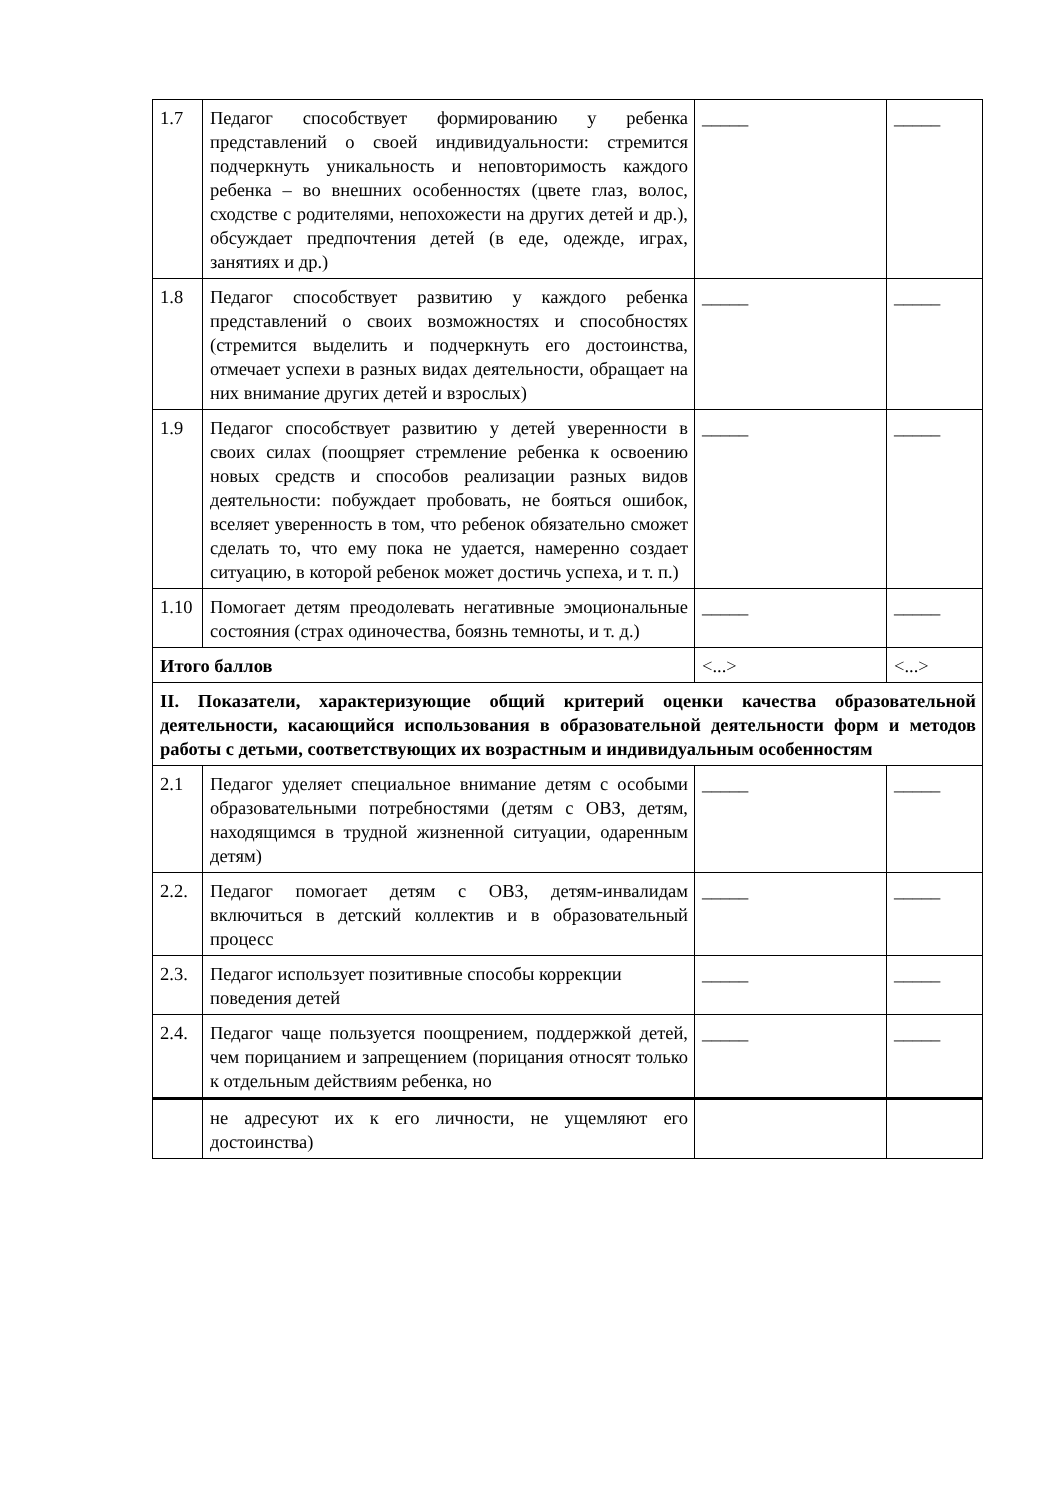| 1.7 | Педагог способствует формированию у ребенка представлений о своей индивидуальности: стремится подчеркнуть уникальность и неповторимость каждого ребенка – во внешних особенностях (цвете глаз, волос, сходстве с родителями, непохожести на других детей и др.), обсуждает предпочтения детей (в еде, одежде, играх, занятиях и др.) | _____ | _____ |
| 1.8 | Педагог способствует развитию у каждого ребенка представлений о своих возможностях и способностях (стремится выделить и подчеркнуть его достоинства, отмечает успехи в разных видах деятельности, обращает на них внимание других детей и взрослых) | _____ | _____ |
| 1.9 | Педагог способствует развитию у детей уверенности в своих силах (поощряет стремление ребенка к освоению новых средств и способов реализации разных видов деятельности: побуждает пробовать, не бояться ошибок, вселяет уверенность в том, что ребенок обязательно сможет сделать то, что ему пока не удается, намеренно создает ситуацию, в которой ребенок может достичь успеха, и т. п.) | _____ | _____ |
| 1.10 | Помогает детям преодолевать негативные эмоциональные состояния (страх одиночества, боязнь темноты, и т. д.) | _____ | _____ |
| Итого баллов | | <...> | <...> |
| II. Показатели, характеризующие общий критерий оценки качества образовательной деятельности, касающийся использования в образовательной деятельности форм и методов работы с детьми, соответствующих их возрастным и индивидуальным особенностям | | | |
| 2.1 | Педагог уделяет специальное внимание детям с особыми образовательными потребностями (детям с ОВЗ, детям, находящимся в трудной жизненной ситуации, одаренным детям) | _____ | _____ |
| 2.2. | Педагог помогает детям с ОВЗ, детям-инвалидам включиться в детский коллектив и в образовательный процесс | _____ | _____ |
| 2.3. | Педагог использует позитивные способы коррекции поведения детей | _____ | _____ |
| 2.4. | Педагог чаще пользуется поощрением, поддержкой детей, чем порицанием и запрещением (порицания относят только к отдельным действиям ребенка, но | _____ | _____ |
| | не адресуют их к его личности, не ущемляют его достоинства) | | |